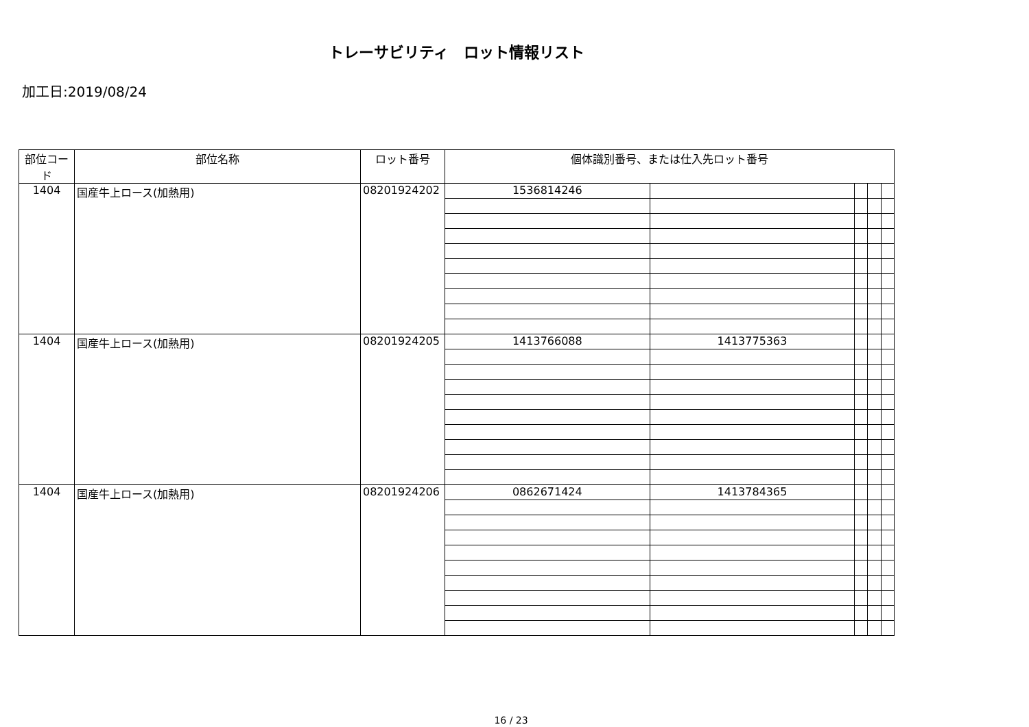トレーサビリティ　ロット情報リスト
加工日:2019/08/24
| 部位コード | 部位名称 | ロット番号 | 個体識別番号、または仕入先ロット番号 | | | | |
| --- | --- | --- | --- | --- | --- | --- | --- |
| 1404 | 国産牛上ロース(加熱用) | 08201924202 | 1536814246 | | | | |
| 1404 | 国産牛上ロース(加熱用) | 08201924205 | 1413766088 | 1413775363 | | | |
| 1404 | 国産牛上ロース(加熱用) | 08201924206 | 0862671424 | 1413784365 | | | |
16 / 23